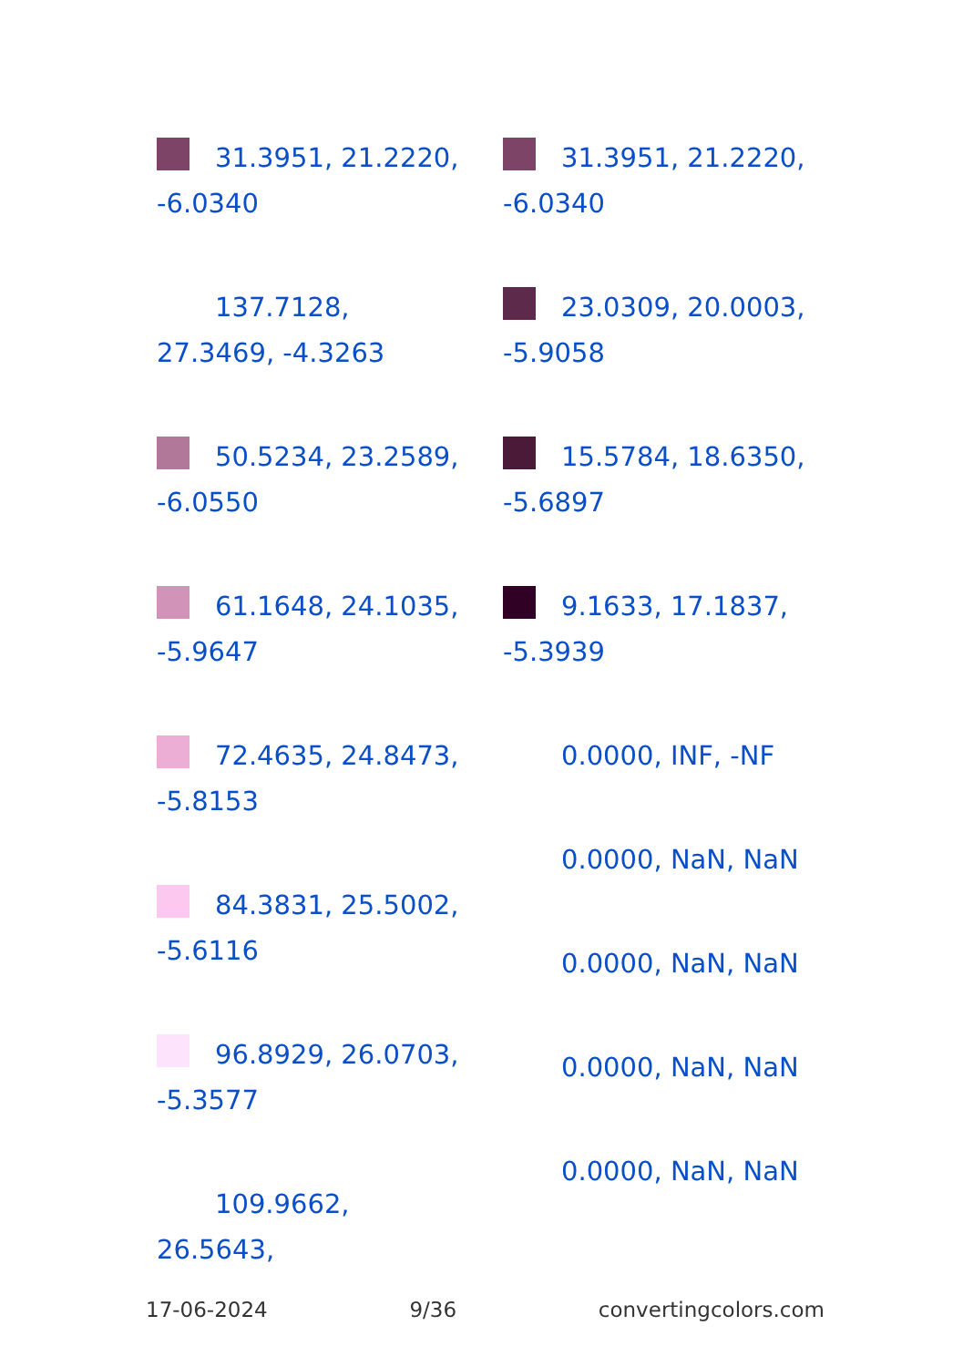31.3951, 21.2220, -6.0340
137.7128, 27.3469, -4.3263
50.5234, 23.2589, -6.0550
61.1648, 24.1035, -5.9647
72.4635, 24.8473, -5.8153
84.3831, 25.5002, -5.6116
96.8929, 26.0703, -5.3577
109.9662, 26.5643,
31.3951, 21.2220, -6.0340
23.0309, 20.0003, -5.9058
15.5784, 18.6350, -5.6897
9.1633, 17.1837, -5.3939
0.0000, INF, -NF
0.0000, NaN, NaN
0.0000, NaN, NaN
0.0000, NaN, NaN
0.0000, NaN, NaN
17-06-2024 9/36 convertingcolors.com